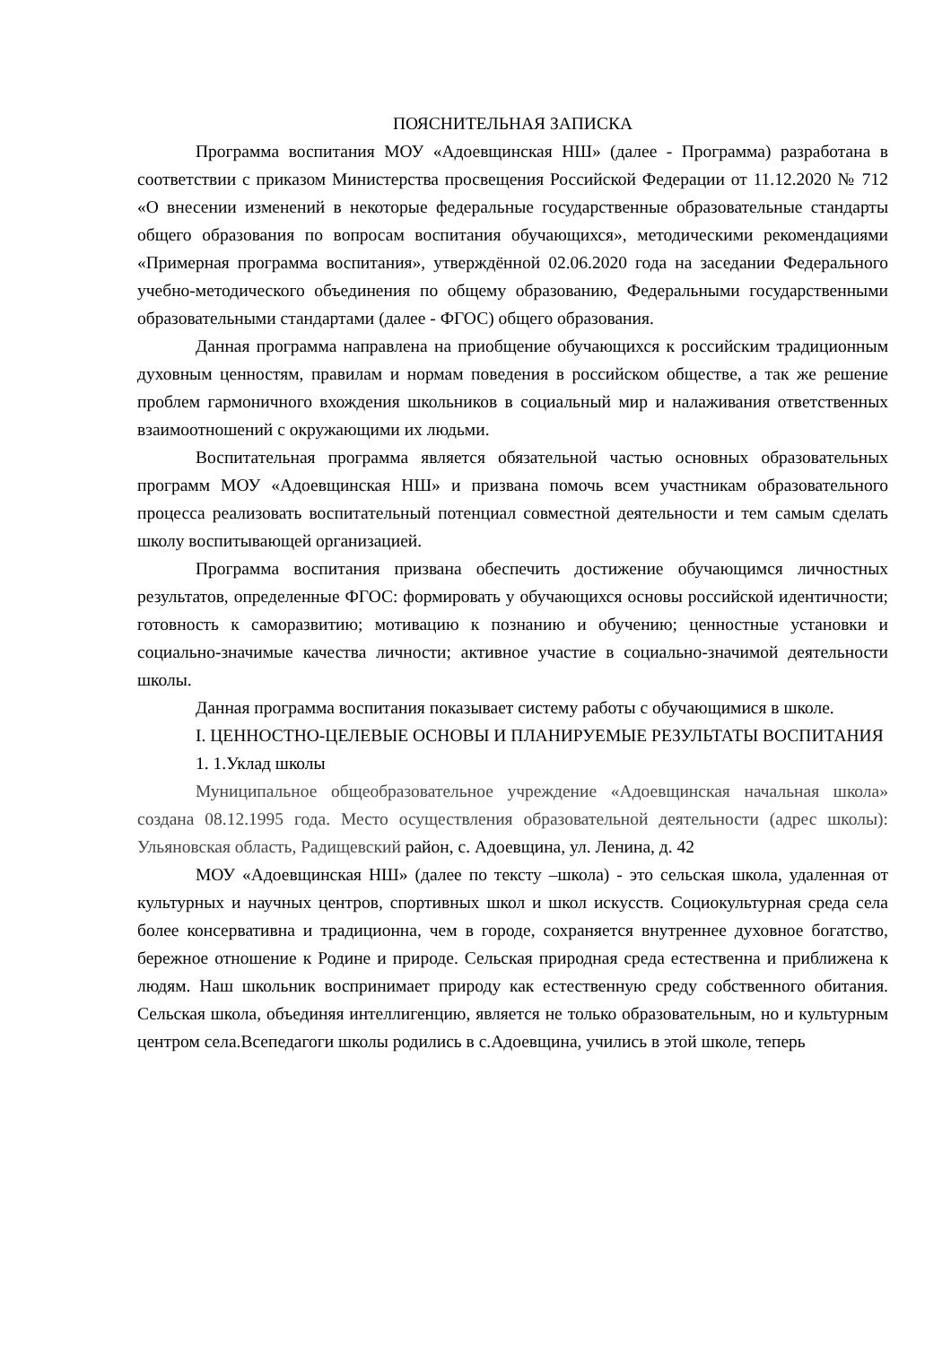ПОЯСНИТЕЛЬНАЯ ЗАПИСКА
Программа воспитания МОУ «Адоевщинская НШ» (далее - Программа) разработана в соответствии с приказом Министерства просвещения Российской Федерации от 11.12.2020 № 712 «О внесении изменений в некоторые федеральные государственные образовательные стандарты общего образования по вопросам воспитания обучающихся», методическими рекомендациями «Примерная программа воспитания», утверждённой 02.06.2020 года на заседании Федерального учебно-методического объединения по общему образованию, Федеральными государственными образовательными стандартами (далее - ФГОС) общего образования.
Данная программа направлена на приобщение обучающихся к российским традиционным духовным ценностям, правилам и нормам поведения в российском обществе, а так же решение проблем гармоничного вхождения школьников в социальный мир и налаживания ответственных взаимоотношений с окружающими их людьми.
Воспитательная программа является обязательной частью основных образовательных программ МОУ «Адоевщинская НШ» и призвана помочь всем участникам образовательного процесса реализовать воспитательный потенциал совместной деятельности и тем самым сделать школу воспитывающей организацией.
Программа воспитания призвана обеспечить достижение обучающимся личностных результатов, определенные ФГОС: формировать у обучающихся основы российской идентичности; готовность к саморазвитию; мотивацию к познанию и обучению; ценностные установки и социально-значимые качества личности; активное участие в социально-значимой деятельности школы.
Данная программа воспитания показывает систему работы с обучающимися в школе.
I. ЦЕННОСТНО-ЦЕЛЕВЫЕ ОСНОВЫ И ПЛАНИРУЕМЫЕ РЕЗУЛЬТАТЫ ВОСПИТАНИЯ
1. 1.Уклад школы
Муниципальное общеобразовательное учреждение «Адоевщинская начальная школа» создана 08.12.1995 года. Место осуществления образовательной деятельности (адрес школы): Ульяновская область, Радищевский район, с. Адоевщина, ул. Ленина, д. 42
МОУ «Адоевщинская НШ» (далее по тексту –школа) - это сельская школа, удаленная от культурных и научных центров, спортивных школ и школ искусств. Социокультурная среда села более консервативна и традиционна, чем в городе, сохраняется внутреннее духовное богатство, бережное отношение к Родине и природе. Сельская природная среда естественна и приближена к людям. Наш школьник воспринимает природу как естественную среду собственного обитания. Сельская школа, объединяя интеллигенцию, является не только образовательным, но и культурным центром села.Всепедагоги школы родились в с.Адоевщина, учились в этой школе, теперь